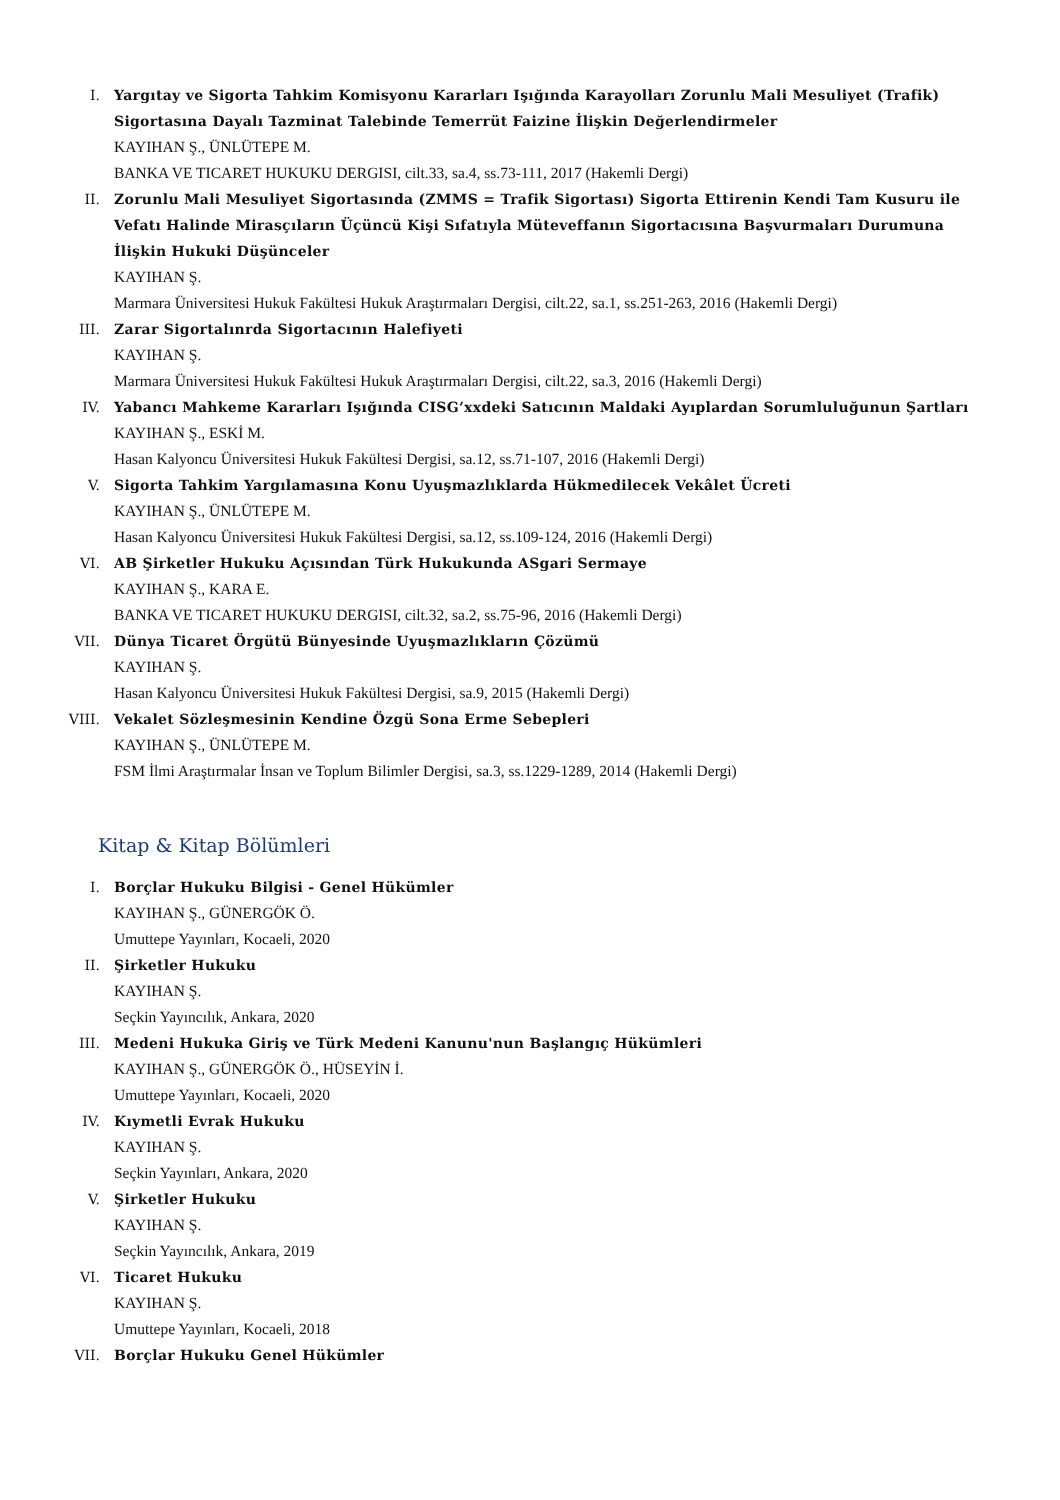I. Yargıtay ve Sigorta Tahkim Komisyonu Kararları Işığında Karayolları Zorunlu Mali Mesuliyet (Trafik) Sigortasına Dayalı Tazminat Talebinde Temerrüt Faizine İlişkin Değerlendirmeler
KAYIHAN Ş., ÜNLÜTEPE M.
BANKA VE TICARET HUKUKU DERGISI, cilt.33, sa.4, ss.73-111, 2017 (Hakemli Dergi)
II. Zorunlu Mali Mesuliyet Sigortasında (ZMMS = Trafik Sigortası) Sigorta Ettirenin Kendi Tam Kusuru ile Vefatı Halinde Mirasçıların Üçüncü Kişi Sıfatıyla Müteveffanın Sigortacısına Başvurmaları Durumuna İlişkin Hukuki Düşünceler
KAYIHAN Ş.
Marmara Üniversitesi Hukuk Fakültesi Hukuk Araştırmaları Dergisi, cilt.22, sa.1, ss.251-263, 2016 (Hakemli Dergi)
III. Zarar Sigortalınrda Sigortacının Halefiyeti
KAYIHAN Ş.
Marmara Üniversitesi Hukuk Fakültesi Hukuk Araştırmaları Dergisi, cilt.22, sa.3, 2016 (Hakemli Dergi)
IV. Yabancı Mahkeme Kararları Işığında CISG’xxdeki Satıcının Maldaki Ayıplardan Sorumluluğunun Şartları
KAYIHAN Ş., ESKİ M.
Hasan Kalyoncu Üniversitesi Hukuk Fakültesi Dergisi, sa.12, ss.71-107, 2016 (Hakemli Dergi)
V. Sigorta Tahkim Yargılamasına Konu Uyuşmazlıklarda Hükmedilecek Vekâlet Ücreti
KAYIHAN Ş., ÜNLÜTEPE M.
Hasan Kalyoncu Üniversitesi Hukuk Fakültesi Dergisi, sa.12, ss.109-124, 2016 (Hakemli Dergi)
VI. AB Şirketler Hukuku Açısından Türk Hukukunda ASgari Sermaye
KAYIHAN Ş., KARA E.
BANKA VE TICARET HUKUKU DERGISI, cilt.32, sa.2, ss.75-96, 2016 (Hakemli Dergi)
VII. Dünya Ticaret Örgütü Bünyesinde Uyuşmazlıkların Çözümü
KAYIHAN Ş.
Hasan Kalyoncu Üniversitesi Hukuk Fakültesi Dergisi, sa.9, 2015 (Hakemli Dergi)
VIII. Vekalet Sözleşmesinin Kendine Özgü Sona Erme Sebepleri
KAYIHAN Ş., ÜNLÜTEPE M.
FSM İlmi Araştırmalar İnsan ve Toplum Bilimler Dergisi, sa.3, ss.1229-1289, 2014 (Hakemli Dergi)
Kitap & Kitap Bölümleri
I. Borçlar Hukuku Bilgisi - Genel Hükümler
KAYIHAN Ş., GÜNERGÖK Ö.
Umuttepe Yayınları, Kocaeli, 2020
II. Şirketler Hukuku
KAYIHAN Ş.
Seçkin Yayıncılık, Ankara, 2020
III. Medeni Hukuka Giriş ve Türk Medeni Kanunu'nun Başlangıç Hükümleri
KAYIHAN Ş., GÜNERGÖK Ö., HÜSEYİN İ.
Umuttepe Yayınları, Kocaeli, 2020
IV. Kıymetli Evrak Hukuku
KAYIHAN Ş.
Seçkin Yayınları, Ankara, 2020
V. Şirketler Hukuku
KAYIHAN Ş.
Seçkin Yayıncılık, Ankara, 2019
VI. Ticaret Hukuku
KAYIHAN Ş.
Umuttepe Yayınları, Kocaeli, 2018
VII. Borçlar Hukuku Genel Hükümler